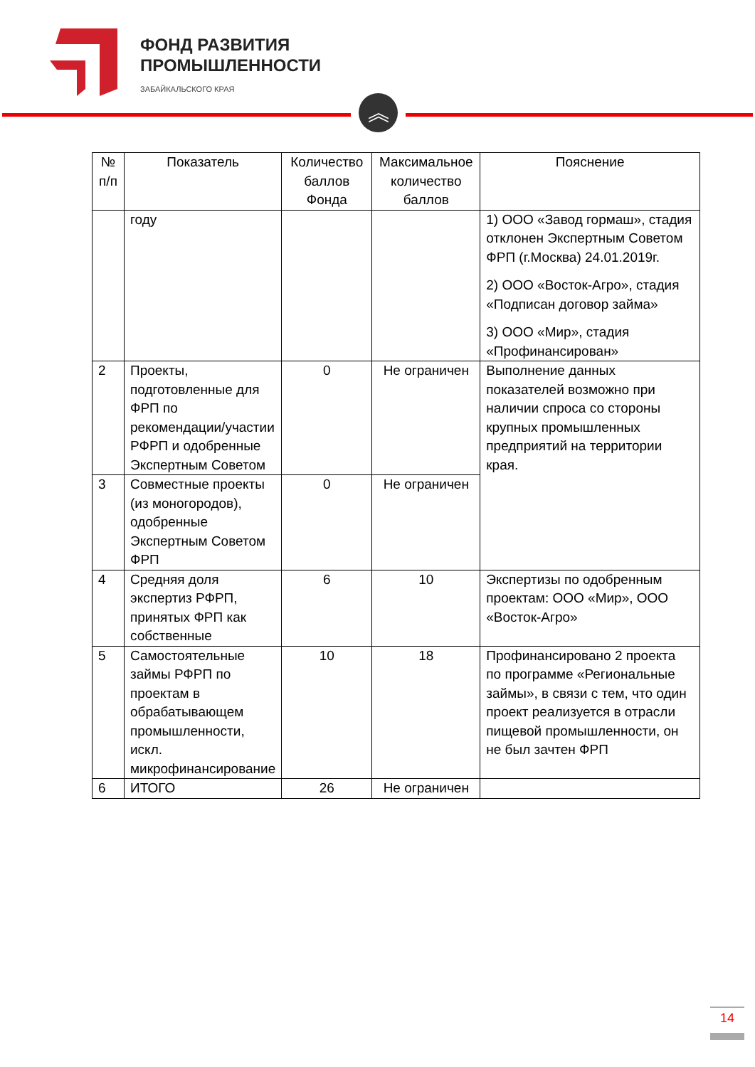ФОНД РАЗВИТИЯ
ПРОМЫШЛЕННОСТИ
ЗАБАЙКАЛЬСКОГО КРАЯ
︽
| № п/п | Показатель | Количество баллов Фонда | Максимальное количество баллов | Пояснение |
| --- | --- | --- | --- | --- |
| | году | | | 1) ООО «Завод гормаш», стадия отклонен Экспертным Советом ФРП (г.Москва) 24.01.2019г. 2) ООО «Восток-Агро», стадия «Подписан договор займа» 3) ООО «Мир», стадия «Профинансирован» |
| 2 | Проекты, подготовленные для ФРП по рекомендации/участии РФРП и одобренные Экспертным Советом | 0 | Не ограничен | Выполнение данных показателей возможно при наличии спроса со стороны крупных промышленных предприятий на территории края. |
| 3 | Совместные проекты (из моногородов), одобренные Экспертным Советом ФРП | 0 | Не ограничен | |
| 4 | Средняя доля экспертиз РФРП, принятых ФРП как собственные | 6 | 10 | Экспертизы по одобренным проектам: ООО «Мир», ООО «Восток-Агро» |
| 5 | Самостоятельные займы РФРП по проектам в обрабатывающем промышленности, искл. микрофинансирование | 10 | 18 | Профинансировано 2 проекта по программе «Региональные займы», в связи с тем, что один проект реализуется в отрасли пищевой промышленности, он не был зачтен ФРП |
| 6 | ИТОГО | 26 | Не ограничен | |
14